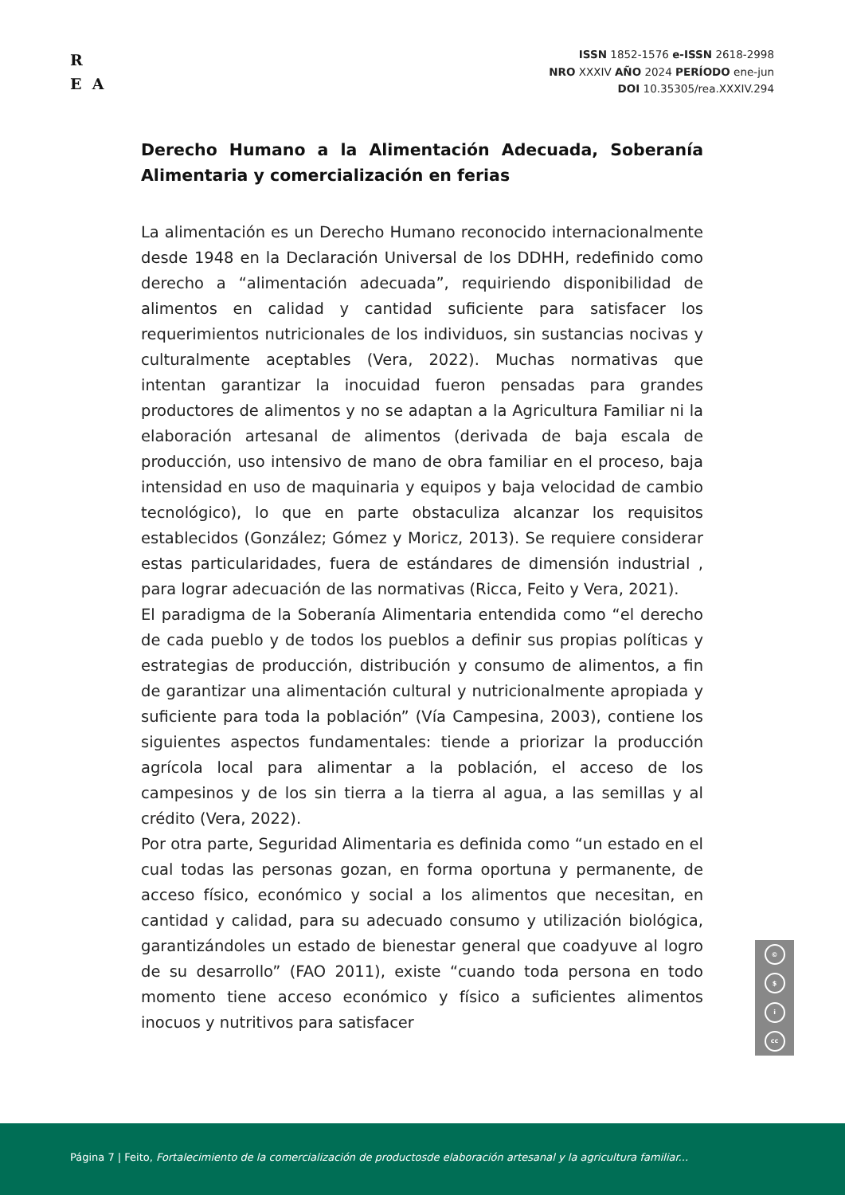R
E A
ISSN 1852-1576 e-ISSN 2618-2998
NRO XXXIV AÑO 2024 PERÍODO ene-jun
DOI 10.35305/rea.XXXIV.294
Derecho Humano a la Alimentación Adecuada, Soberanía Alimentaria y comercialización en ferias
La alimentación es un Derecho Humano reconocido internacionalmente desde 1948 en la Declaración Universal de los DDHH, redefinido como derecho a “alimentación adecuada”, requiriendo disponibilidad de alimentos en calidad y cantidad suficiente para satisfacer los requerimientos nutricionales de los individuos, sin sustancias nocivas y culturalmente aceptables (Vera, 2022). Muchas normativas que intentan garantizar la inocuidad fueron pensadas para grandes productores de alimentos y no se adaptan a la Agricultura Familiar ni la elaboración artesanal de alimentos (derivada de baja escala de producción, uso intensivo de mano de obra familiar en el proceso, baja intensidad en uso de maquinaria y equipos y baja velocidad de cambio tecnológico), lo que en parte obstaculiza alcanzar los requisitos establecidos (González; Gómez y Moricz, 2013). Se requiere considerar estas particularidades, fuera de estándares de dimensión industrial , para lograr adecuación de las normativas (Ricca, Feito y Vera, 2021).
El paradigma de la Soberanía Alimentaria entendida como “el derecho de cada pueblo y de todos los pueblos a definir sus propias políticas y estrategias de producción, distribución y consumo de alimentos, a fin de garantizar una alimentación cultural y nutricionalmente apropiada y suficiente para toda la población” (Vía Campesina, 2003), contiene los siguientes aspectos fundamentales: tiende a priorizar la producción agrícola local para alimentar a la población, el acceso de los campesinos y de los sin tierra a la tierra al agua, a las semillas y al crédito (Vera, 2022).
Por otra parte, Seguridad Alimentaria es definida como “un estado en el cual todas las personas gozan, en forma oportuna y permanente, de acceso físico, económico y social a los alimentos que necesitan, en cantidad y calidad, para su adecuado consumo y utilización biológica, garantizándoles un estado de bienestar general que coadyuve al logro de su desarrollo” (FAO 2011), existe “cuando toda persona en todo momento tiene acceso económico y físico a suficientes alimentos inocuos y nutritivos para satisfacer
©
$
i
cc
Página 7 | Feito, Fortalecimiento de la comercialización de productosde elaboración artesanal y la agricultura familiar...